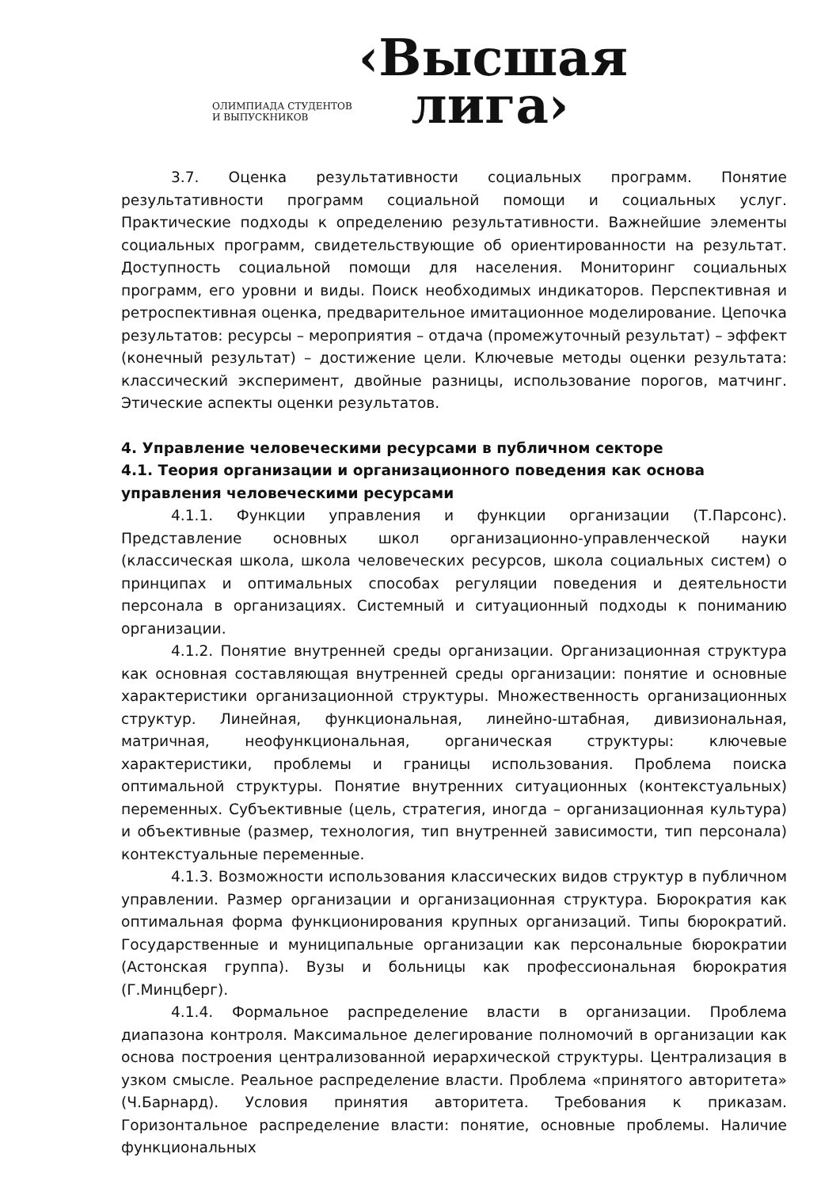ОЛИМПИАДА СТУДЕНТОВ
И ВЫПУСКНИКОВ
‹Высшая
лига›
3.7. Оценка результативности социальных программ. Понятие результативности программ социальной помощи и социальных услуг. Практические подходы к определению результативности. Важнейшие элементы социальных программ, свидетельствующие об ориентированности на результат. Доступность социальной помощи для населения. Мониторинг социальных программ, его уровни и виды. Поиск необходимых индикаторов. Перспективная и ретроспективная оценка, предварительное имитационное моделирование. Цепочка результатов: ресурсы – мероприятия – отдача (промежуточный результат) – эффект (конечный результат) – достижение цели. Ключевые методы оценки результата: классический эксперимент, двойные разницы, использование порогов, матчинг. Этические аспекты оценки результатов.
4. Управление человеческими ресурсами в публичном секторе
4.1. Теория организации и организационного поведения как основа управления человеческими ресурсами
4.1.1. Функции управления и функции организации (Т.Парсонс). Представление основных школ организационно-управленческой науки (классическая школа, школа человеческих ресурсов, школа социальных систем) о принципах и оптимальных способах регуляции поведения и деятельности персонала в организациях. Системный и ситуационный подходы к пониманию организации.
4.1.2. Понятие внутренней среды организации. Организационная структура как основная составляющая внутренней среды организации: понятие и основные характеристики организационной структуры. Множественность организационных структур. Линейная, функциональная, линейно-штабная, дивизиональная, матричная, неофункциональная, органическая структуры: ключевые характеристики, проблемы и границы использования. Проблема поиска оптимальной структуры. Понятие внутренних ситуационных (контекстуальных) переменных. Субъективные (цель, стратегия, иногда – организационная культура) и объективные (размер, технология, тип внутренней зависимости, тип персонала) контекстуальные переменные.
4.1.3. Возможности использования классических видов структур в публичном управлении. Размер организации и организационная структура. Бюрократия как оптимальная форма функционирования крупных организаций. Типы бюрократий. Государственные и муниципальные организации как персональные бюрократии (Астонская группа). Вузы и больницы как профессиональная бюрократия (Г.Минцберг).
4.1.4. Формальное распределение власти в организации. Проблема диапазона контроля. Максимальное делегирование полномочий в организации как основа построения централизованной иерархической структуры. Централизация в узком смысле. Реальное распределение власти. Проблема «принятого авторитета» (Ч.Барнард). Условия принятия авторитета. Требования к приказам. Горизонтальное распределение власти: понятие, основные проблемы. Наличие функциональных